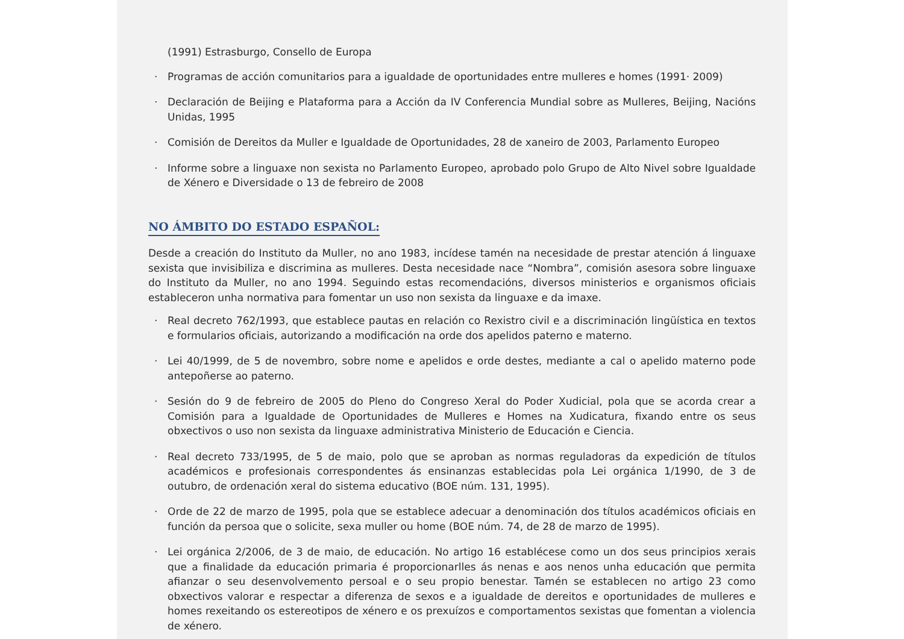(1991) Estrasburgo, Consello de Europa
· Programas de acción comunitarios para a igualdade de oportunidades entre mulleres e homes (1991· 2009)
· Declaración de Beijing e Plataforma para a Acción da IV Conferencia Mundial sobre as Mulleres, Beijing, Nacións Unidas, 1995
· Comisión de Dereitos da Muller e Igualdade de Oportunidades, 28 de xaneiro de 2003, Parlamento Europeo
· Informe sobre a linguaxe non sexista no Parlamento Europeo, aprobado polo Grupo de Alto Nivel sobre Igualdade de Xénero e Diversidade o 13 de febreiro de 2008
NO ÁMBITO DO ESTADO ESPAÑOL:
Desde a creación do Instituto da Muller, no ano 1983, incídese tamén na necesidade de prestar atención á linguaxe sexista que invisibiliza e discrimina as mulleres. Desta necesidade nace “Nombra”, comisión asesora sobre linguaxe do Instituto da Muller, no ano 1994. Seguindo estas recomendacións, diversos ministerios e organismos oficiais estableceron unha normativa para fomentar un uso non sexista da linguaxe e da imaxe.
· Real decreto 762/1993, que establece pautas en relación co Rexistro civil e a discriminación lingüística en textos e formularios oficiais, autorizando a modificación na orde dos apelidos paterno e materno.
· Lei 40/1999, de 5 de novembro, sobre nome e apelidos e orde destes, mediante a cal o apelido materno pode antepoñerse ao paterno.
· Sesión do 9 de febreiro de 2005 do Pleno do Congreso Xeral do Poder Xudicial, pola que se acorda crear a Comisión para a Igualdade de Oportunidades de Mulleres e Homes na Xudicatura, fixando entre os seus obxectivos o uso non sexista da linguaxe administrativa Ministerio de Educación e Ciencia.
· Real decreto 733/1995, de 5 de maio, polo que se aproban as normas reguladoras da expedición de títulos académicos e profesionais correspondentes ás ensinanzas establecidas pola Lei orgánica 1/1990, de 3 de outubro, de ordenación xeral do sistema educativo (BOE núm. 131, 1995).
· Orde de 22 de marzo de 1995, pola que se establece adecuar a denominación dos títulos académicos oficiais en función da persoa que o solicite, sexa muller ou home (BOE núm. 74, de 28 de marzo de 1995).
· Lei orgánica 2/2006, de 3 de maio, de educación. No artigo 16 establécese como un dos seus principios xerais que a finalidade da educación primaria é proporcionarlles ás nenas e aos nenos unha educación que permita afianzar o seu desenvolvemento persoal e o seu propio benestar. Tamén se establecen no artigo 23 como obxectivos valorar e respectar a diferenza de sexos e a igualdade de dereitos e oportunidades de mulleres e homes rexeitando os estereotipos de xénero e os prexuízos e comportamentos sexistas que fomentan a violencia de xénero.